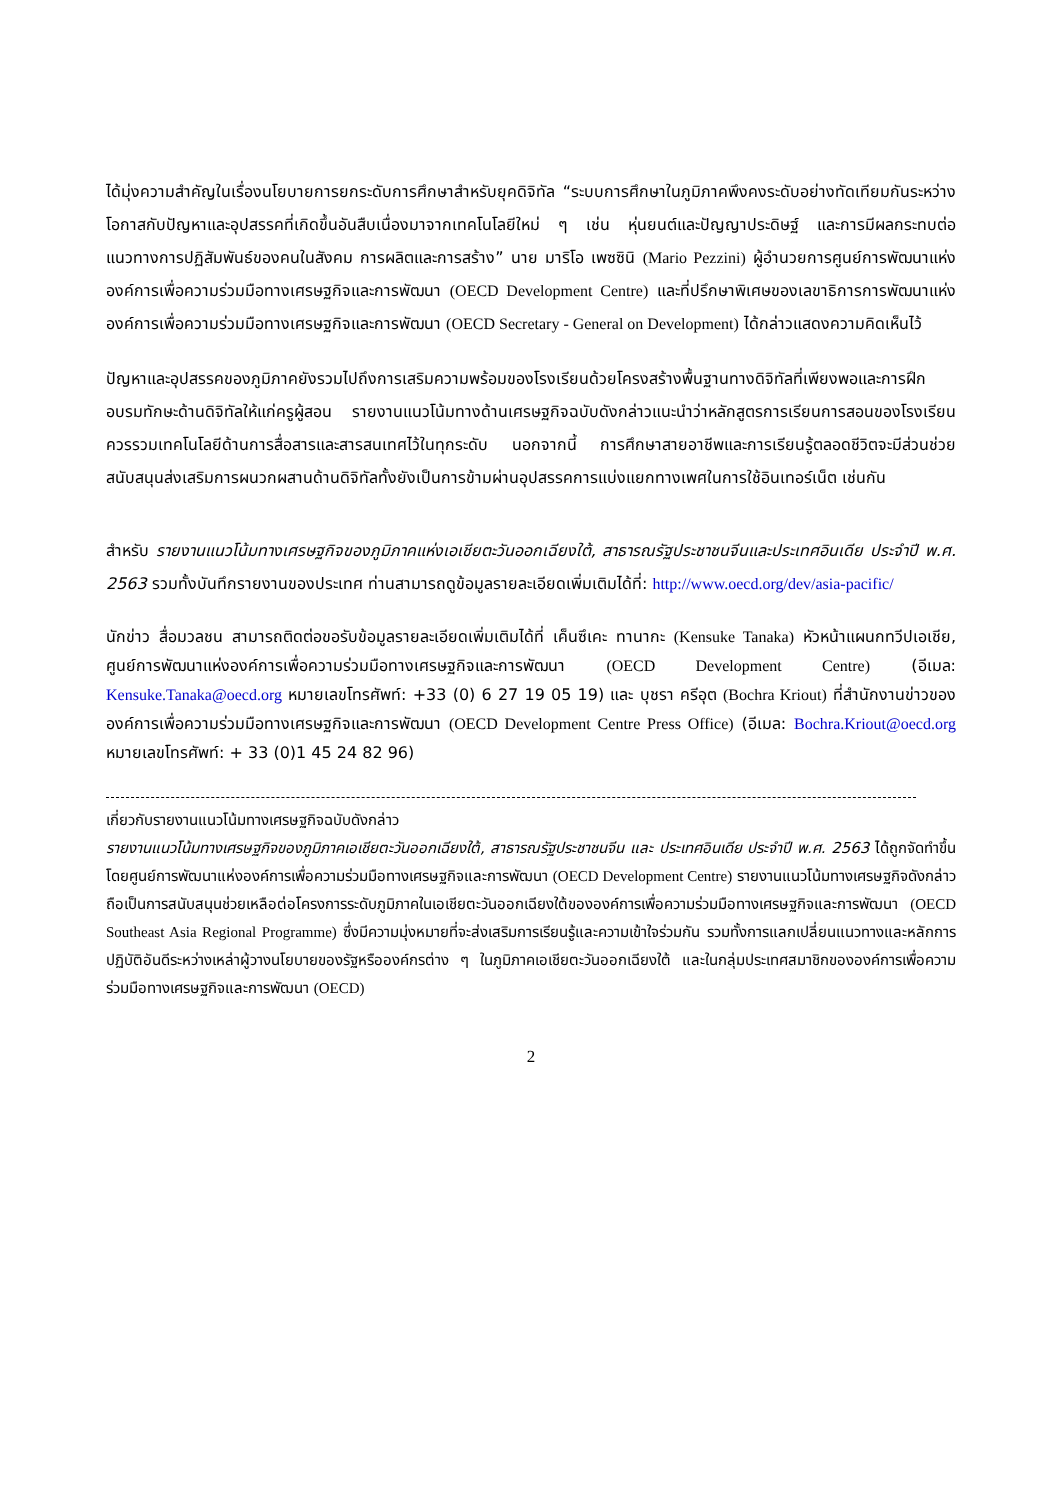ได้มุ่งความสำคัญในเรื่องนโยบายการยกระดับการศึกษาสำหรับยุคดิจิทัล “ระบบการศึกษาในภูมิภาคพึงคงระดับอย่างทัดเทียมกันระหว่างโอกาสกับปัญหาและอุปสรรคที่เกิดขึ้นอันสืบเนื่องมาจากเทคโนโลยีใหม่ ๆ เช่น หุ่นยนต์และปัญญาประดิษฐ์ และการมีผลกระทบต่อแนวทางการปฏิสัมพันธ์ของคนในสังคม การผลิตและการสร้าง” นาย มาริโอ เพซซินิ (Mario Pezzini) ผู้อำนวยการศูนย์การพัฒนาแห่งองค์การเพื่อความร่วมมือทางเศรษฐกิจและการพัฒนา (OECD Development Centre) และที่ปรึกษาพิเศษของเลขาธิการการพัฒนาแห่งองค์การเพื่อความร่วมมือทางเศรษฐกิจและการพัฒนา (OECD Secretary - General on Development) ได้กล่าวแสดงความคิดเห็นไว้
ปัญหาและอุปสรรคของภูมิภาคยังรวมไปถึงการเสริมความพร้อมของโรงเรียนด้วยโครงสร้างพื้นฐานทางดิจิทัลที่เพียงพอและการฝึกอบรมทักษะด้านดิจิทัลให้แก่ครูผู้สอน รายงานแนวโน้มทางด้านเศรษฐกิจฉบับดังกล่าวแนะนำว่าหลักสูตรการเรียนการสอนของโรงเรียนควรรวมเทคโนโลยีด้านการสื่อสารและสารสนเทศไว้ในทุกระดับ นอกจากนี้ การศึกษาสายอาชีพและการเรียนรู้ตลอดชีวิตจะมีส่วนช่วยสนับสนุนส่งเสริมการผนวกผสานด้านดิจิทัลทั้งยังเป็นการข้ามผ่านอุปสรรคการแบ่งแยกทางเพศในการใช้อินเทอร์เน็ต เช่นกัน
สำหรับ รายงานแนวโน้มทางเศรษฐกิจของภูมิภาคแห่งเอเชียตะวันออกเฉียงใต้, สาธารณรัฐประชาชนจีนและประเทศอินเดีย ประจำปี พ.ศ. 2563 รวมทั้งบันทึกรายงานของประเทศ ท่านสามารถดูข้อมูลรายละเอียดเพิ่มเติมได้ที่: http://www.oecd.org/dev/asia-pacific/
นักข่าว สื่อมวลชน สามารถติดต่อขอรับข้อมูลรายละเอียดเพิ่มเติมได้ที่ เค็นซึเคะ ทานากะ (Kensuke Tanaka) หัวหน้าแผนกทวีปเอเชีย, ศูนย์การพัฒนาแห่งองค์การเพื่อความร่วมมือทางเศรษฐกิจและการพัฒนา (OECD Development Centre) (อีเมล: Kensuke.Tanaka@oecd.org หมายเลขโทรศัพท์: +33 (0) 6 27 19 05 19) และ บุชรา ครีอุต (Bochra Kriout) ที่สำนักงานข่าวขององค์การเพื่อความร่วมมือทางเศรษฐกิจและการพัฒนา (OECD Development Centre Press Office) (อีเมล: Bochra.Kriout@oecd.org หมายเลขโทรศัพท์: + 33 (0)1 45 24 82 96)
เกี่ยวกับรายงานแนวโน้มทางเศรษฐกิจฉบับดังกล่าว
รายงานแนวโน้มทางเศรษฐกิจของภูมิภาคเอเชียตะวันออกเฉียงใต้, สาธารณรัฐประชาชนจีน และ ประเทศอินเดีย ประจำปี พ.ศ. 2563 ได้ถูกจัดทำขึ้นโดยศูนย์การพัฒนาแห่งองค์การเพื่อความร่วมมือทางเศรษฐกิจและการพัฒนา (OECD Development Centre) รายงานแนวโน้มทางเศรษฐกิจดังกล่าวถือเป็นการสนับสนุนช่วยเหลือต่อโครงการระดับภูมิภาคในเอเชียตะวันออกเฉียงใต้ขององค์การเพื่อความร่วมมือทางเศรษฐกิจและการพัฒนา (OECD Southeast Asia Regional Programme) ซึ่งมีความมุ่งหมายที่จะส่งเสริมการเรียนรู้และความเข้าใจร่วมกัน รวมทั้งการแลกเปลี่ยนแนวทางและหลักการปฏิบัติอันดีระหว่างเหล่าผู้วางนโยบายของรัฐหรือองค์กรต่าง ๆ ในภูมิภาคเอเชียตะวันออกเฉียงใต้ และในกลุ่มประเทศสมาชิกขององค์การเพื่อความร่วมมือทางเศรษฐกิจและการพัฒนา (OECD)
2